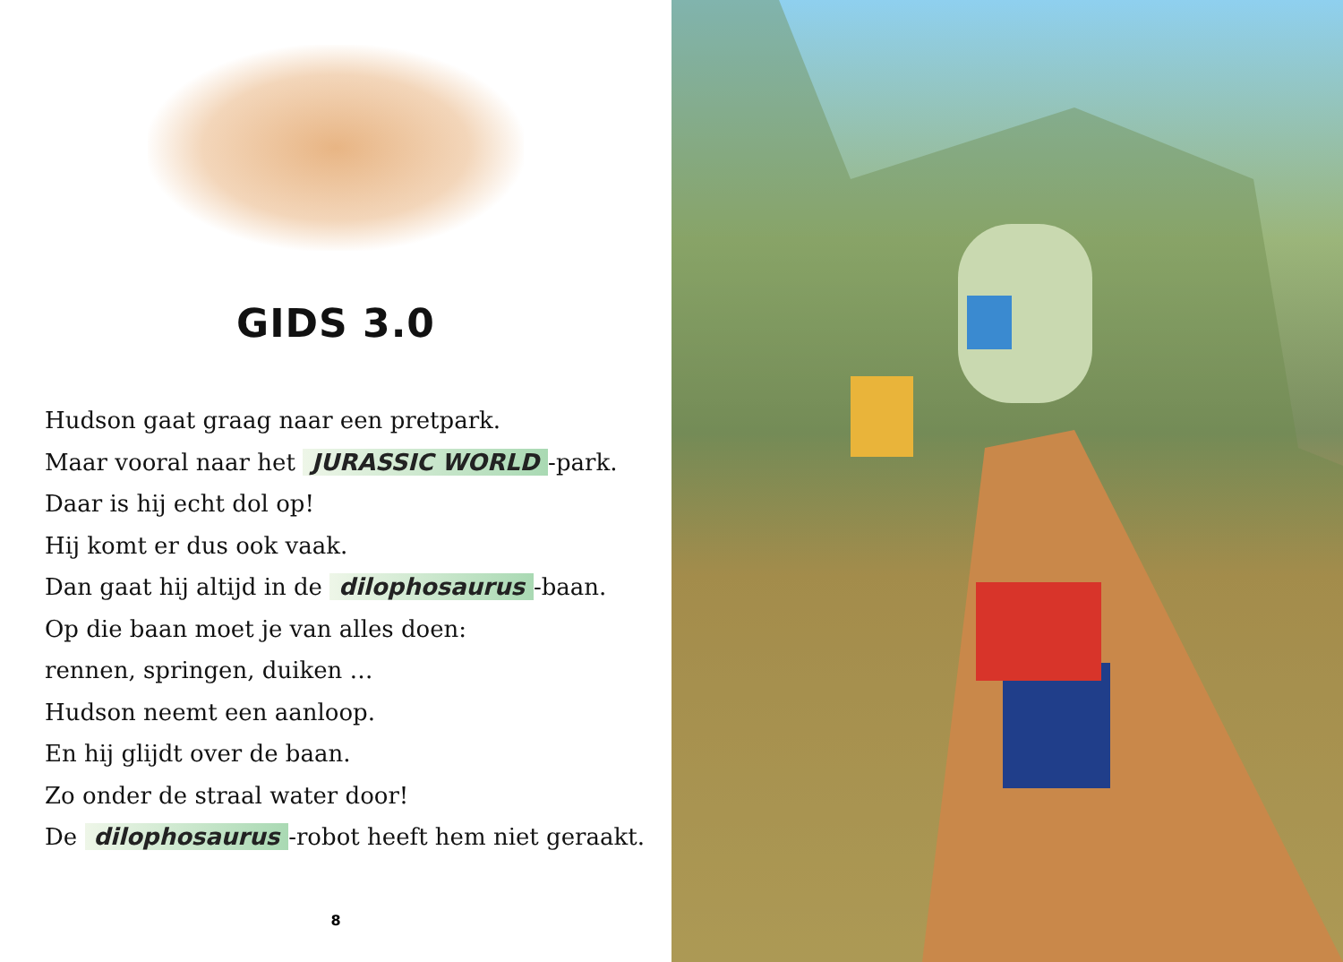GIDS 3.0
Hudson gaat graag naar een pretpark.
Maar vooral naar het JURASSIC WORLD -park.
Daar is hij echt dol op!
Hij komt er dus ook vaak.
Dan gaat hij altijd in de dilophosaurus -baan.
Op die baan moet je van alles doen:
rennen, springen, duiken …
Hudson neemt een aanloop.
En hij glijdt over de baan.
Zo onder de straal water door!
De dilophosaurus -robot heeft hem niet geraakt.
8